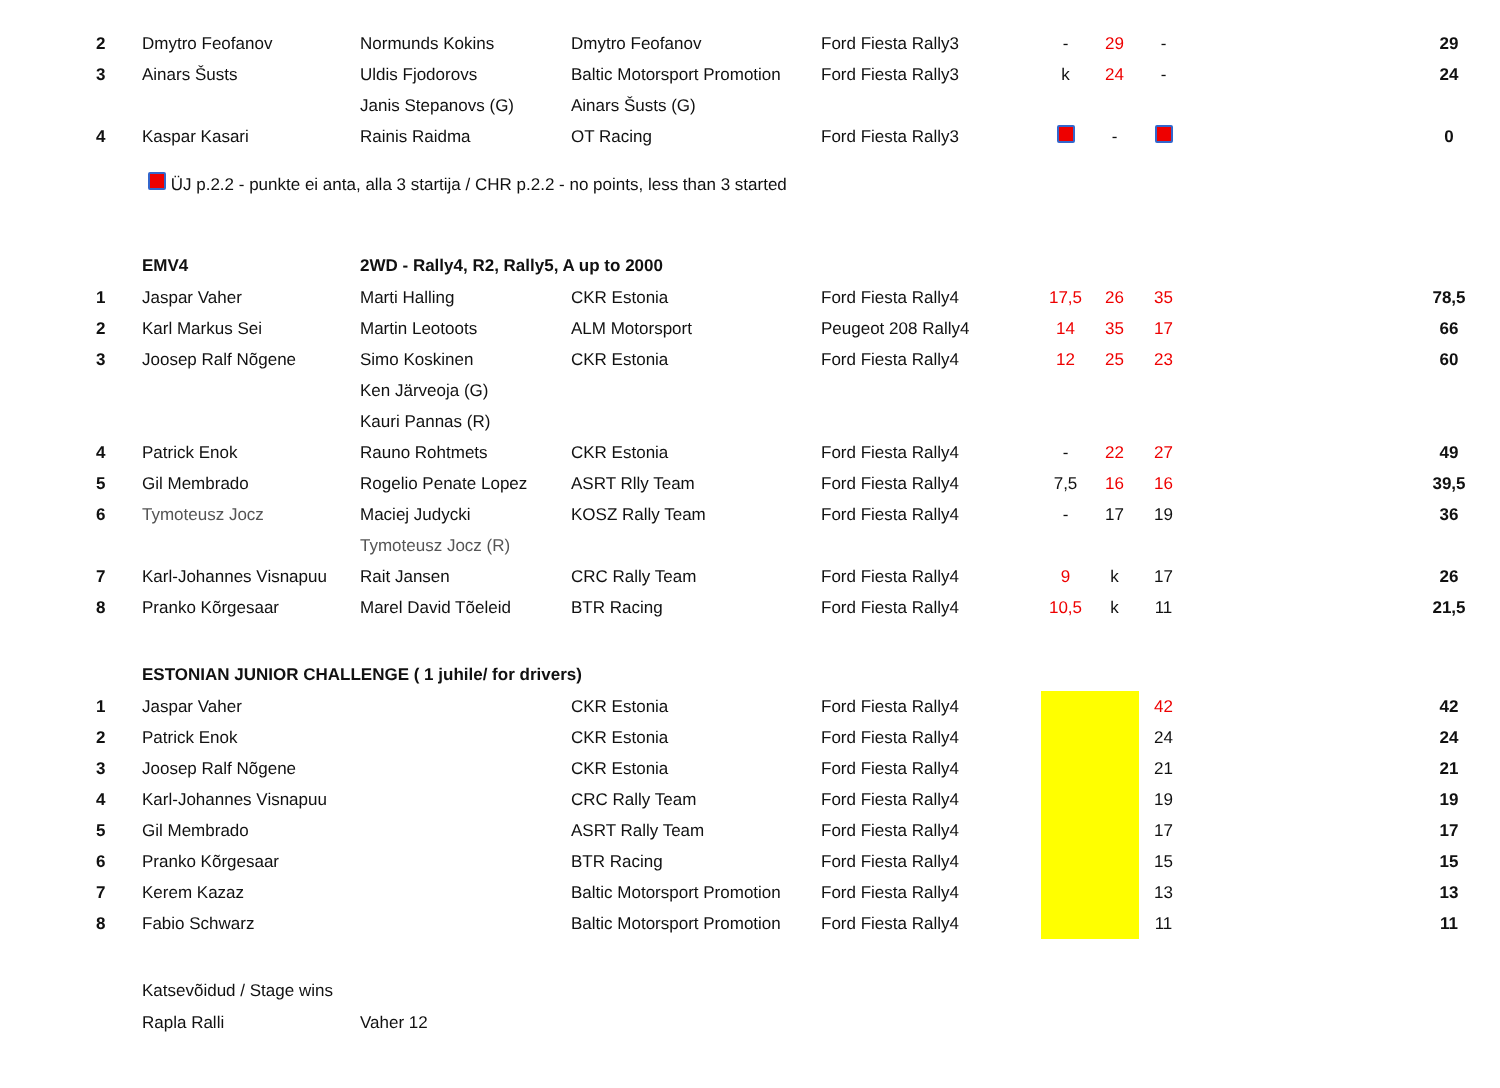| 2 | Dmytro Feofanov | Normunds Kokins | Dmytro Feofanov | Ford Fiesta Rally3 | - | 29 | - | | 29 |
| 3 | Ainars Šusts | Uldis Fjodorovs | Baltic Motorsport Promotion | Ford Fiesta Rally3 | k | 24 | - | | 24 |
| | | Janis Stepanovs (G) | Ainars Šusts (G) | | | | | | |
| 4 | Kaspar Kasari | Rainis Raidma | OT Racing | Ford Fiesta Rally3 | | - | | | 0 |
| | ÜJ p.2.2 - punkte ei anta, alla 3 startija / CHR p.2.2 - no points, less than 3 started | | | | | | | | |
| | EMV4 | 2WD - Rally4, R2, Rally5, A up to 2000 | | | | | | | |
| 1 | Jaspar Vaher | Marti Halling | CKR Estonia | Ford Fiesta Rally4 | 17,5 | 26 | 35 | | 78,5 |
| 2 | Karl Markus Sei | Martin Leotoots | ALM Motorsport | Peugeot 208 Rally4 | 14 | 35 | 17 | | 66 |
| 3 | Joosep Ralf Nõgene | Simo Koskinen | CKR Estonia | Ford Fiesta Rally4 | 12 | 25 | 23 | | 60 |
| | | Ken Järveoja (G) | | | | | | | |
| | | Kauri Pannas (R) | | | | | | | |
| 4 | Patrick Enok | Rauno Rohtmets | CKR Estonia | Ford Fiesta Rally4 | - | 22 | 27 | | 49 |
| 5 | Gil Membrado | Rogelio Penate Lopez | ASRT Rlly Team | Ford Fiesta Rally4 | 7,5 | 16 | 16 | | 39,5 |
| 6 | Tymoteusz Jocz | Maciej Judycki | KOSZ Rally Team | Ford Fiesta Rally4 | - | 17 | 19 | | 36 |
| | | Tymoteusz Jocz (R) | | | | | | | |
| 7 | Karl-Johannes Visnapuu | Rait Jansen | CRC Rally Team | Ford Fiesta Rally4 | 9 | k | 17 | | 26 |
| 8 | Pranko Kõrgesaar | Marel David Tõeleid | BTR Racing | Ford Fiesta Rally4 | 10,5 | k | 11 | | 21,5 |
| | ESTONIAN JUNIOR CHALLENGE ( 1 juhile/ for drivers) | | | | | | | | |
| 1 | Jaspar Vaher | | CKR Estonia | Ford Fiesta Rally4 | | | 42 | | 42 |
| 2 | Patrick Enok | | CKR Estonia | Ford Fiesta Rally4 | | | 24 | | 24 |
| 3 | Joosep Ralf Nõgene | | CKR Estonia | Ford Fiesta Rally4 | | | 21 | | 21 |
| 4 | Karl-Johannes Visnapuu | | CRC Rally Team | Ford Fiesta Rally4 | | | 19 | | 19 |
| 5 | Gil Membrado | | ASRT Rally Team | Ford Fiesta Rally4 | | | 17 | | 17 |
| 6 | Pranko Kõrgesaar | | BTR Racing | Ford Fiesta Rally4 | | | 15 | | 15 |
| 7 | Kerem Kazaz | | Baltic Motorsport Promotion | Ford Fiesta Rally4 | | | 13 | | 13 |
| 8 | Fabio Schwarz | | Baltic Motorsport Promotion | Ford Fiesta Rally4 | | | 11 | | 11 |
| | Katsevõidud / Stage wins | | | | | | | | |
| | Rapla Ralli | Vaher 12 | | | | | | | |